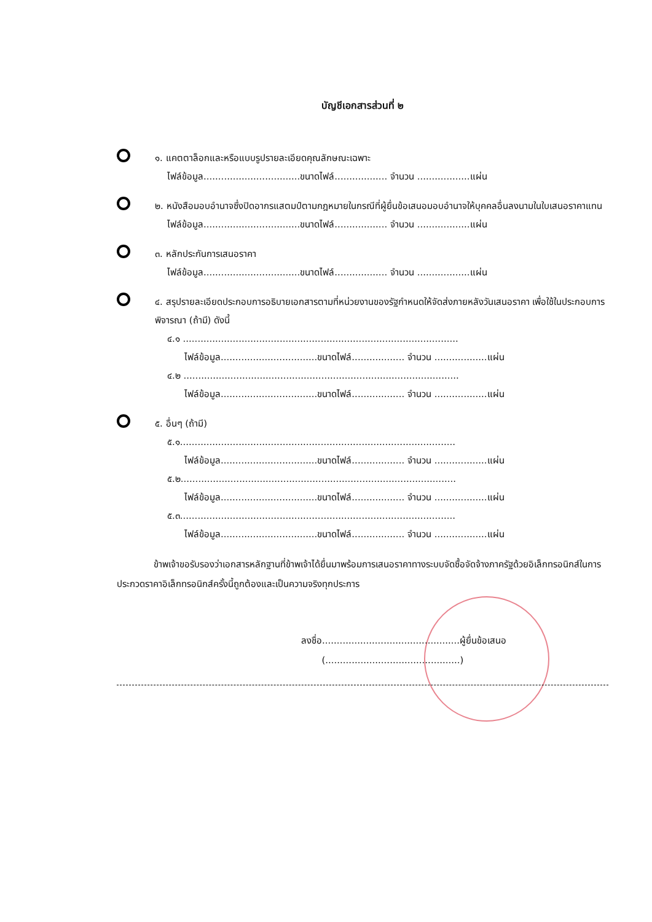บัญชีเอกสารส่วนที่ ๒
๑. แคตตาล็อกและหรือแบบรูปรายละเอียดคุณลักษณะเฉพาะ
ไฟล์ข้อมูล.................................ขนาดไฟล์.................. จำนวน ..................แผ่น
๒. หนังสือมอบอำนาจซึ่งปิดอากรแสตมป์ตามกฎหมายในกรณีที่ผู้ยื่นข้อเสนอมอบอำนาจให้บุคคลอื่นลงนามในใบเสนอราคาแทน
ไฟล์ข้อมูล.................................ขนาดไฟล์.................. จำนวน ..................แผ่น
๓. หลักประกันการเสนอราคา
ไฟล์ข้อมูล.................................ขนาดไฟล์.................. จำนวน ..................แผ่น
๔. สรุปรายละเอียดประกอบการอธิบายเอกสารตามที่หน่วยงานของรัฐกำหนดให้จัดส่งภายหลังวันเสนอราคา เพื่อใช้ในประกอบการพิจารณา (ถ้ามี) ดังนี้
๔.๑ ..............................................................................................
ไฟล์ข้อมูล.................................ขนาดไฟล์.................. จำนวน ..................แผ่น
๔.๒ ..............................................................................................
ไฟล์ข้อมูล.................................ขนาดไฟล์.................. จำนวน ..................แผ่น
๕. อื่นๆ (ถ้ามี)
๕.๑..............................................................................................
ไฟล์ข้อมูล.................................ขนาดไฟล์.................. จำนวน ..................แผ่น
๕.๒..............................................................................................
ไฟล์ข้อมูล.................................ขนาดไฟล์.................. จำนวน ..................แผ่น
๕.๓..............................................................................................
ไฟล์ข้อมูล.................................ขนาดไฟล์.................. จำนวน ..................แผ่น
ข้าพเจ้าขอรับรองว่าเอกสารหลักฐานที่ข้าพเจ้าได้ยื่นมาพร้อมการเสนอราคาทางระบบจัดซื้อจัดจ้างภาครัฐด้วยอิเล็กทรอนิกส์ในการประกวดราคาอิเล็กทรอนิกส์ครั้งนี้ถูกต้องและเป็นความจริงทุกประการ
ลงชื่อ...............................................ผู้ยื่นข้อเสนอ
(..............................................)